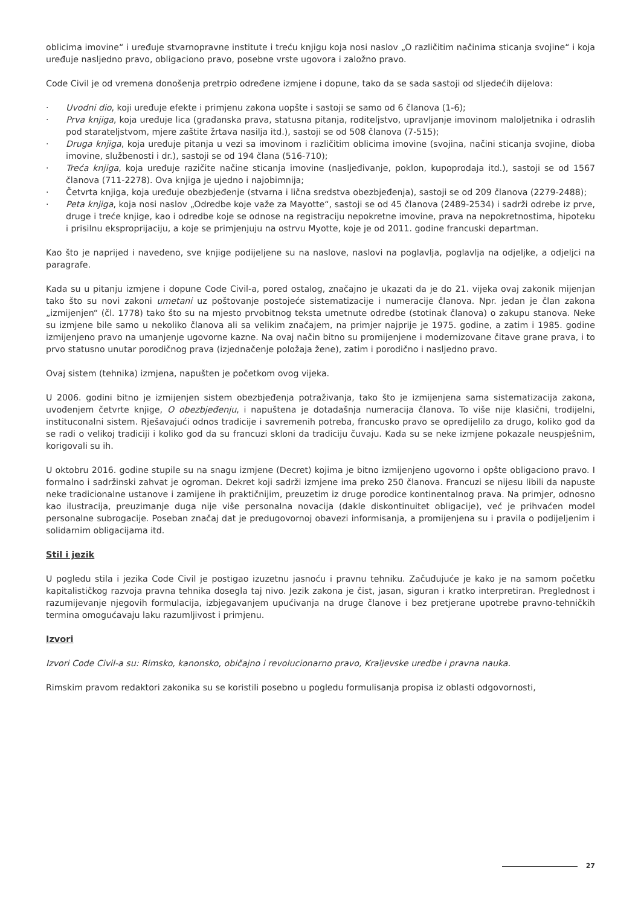oblicima imovine“ i uređuje stvarnopravne institute i treću knjigu koja nosi naslov „O različitim načinima sticanja svojine“ i koja uređuje nasljedno pravo, obligaciono pravo, posebne vrste ugovora i založno pravo.
Code Civil je od vremena donošenja pretrpio određene izmjene i dopune, tako da se sada sastoji od sljedećih dijelova:
· Uvodni dio, koji uređuje efekte i primjenu zakona uopšte i sastoji se samo od 6 članova (1-6);
· Prva knjiga, koja uređuje lica (građanska prava, statusna pitanja, roditeljstvo, upravljanje imovinom maloljetnika i odraslih pod starateljstvom, mjere zaštite žrtava nasilja itd.), sastoji se od 508 članova (7-515);
· Druga knjiga, koja uređuje pitanja u vezi sa imovinom i različitim oblicima imovine (svojina, načini sticanja svojine, dioba imovine, službenosti i dr.), sastoji se od 194 člana (516-710);
· Treća knjiga, koja uređuje razičite načine sticanja imovine (nasljeđivanje, poklon, kupoprodaja itd.), sastoji se od 1567 članova (711-2278). Ova knjiga je ujedno i najobimnija;
· Četvrta knjiga, koja uređuje obezbjeđenje (stvarna i lična sredstva obezbjeđenja), sastoji se od 209 članova (2279-2488);
· Peta knjiga, koja nosi naslov „Odredbe koje važe za Mayotte“, sastoji se od 45 članova (2489-2534) i sadrži odrebe iz prve, druge i treće knjige, kao i odredbe koje se odnose na registraciju nepokretne imovine, prava na nepokretnostima, hipoteku i prisilnu eksproprijaciju, a koje se primjenjuju na ostrvu Myotte, koje je od 2011. godine francuski departman.
Kao što je naprijed i navedeno, sve knjige podijeljene su na naslove, naslovi na poglavlja, poglavlja na odjeljke, a odjeljci na paragrafe.
Kada su u pitanju izmjene i dopune Code Civil-a, pored ostalog, značajno je ukazati da je do 21. vijeka ovaj zakonik mijenjan tako što su novi zakoni umetani uz poštovanje postojeće sistematizacije i numeracije članova. Npr. jedan je član zakona „izmijenjen“ (čl. 1778) tako što su na mjesto prvobitnog teksta umetnute odredbe (stotinak članova) o zakupu stanova. Neke su izmjene bile samo u nekoliko članova ali sa velikim značajem, na primjer najprije je 1975. godine, a zatim i 1985. godine izmijenjeno pravo na umanjenje ugovorne kazne. Na ovaj način bitno su promijenjene i modernizovane čitave grane prava, i to prvo statusno unutar porodičnog prava (izjednačenje položaja žene), zatim i porodično i nasljedno pravo.
Ovaj sistem (tehnika) izmjena, napušten je početkom ovog vijeka.
U 2006. godini bitno je izmijenjen sistem obezbjeđenja potraživanja, tako što je izmijenjena sama sistematizacija zakona, uvođenjem četvrte knjige, O obezbjeđenju, i napuštena je dotadašnja numeracija članova. To više nije klasični, trodijelni, instituconalni sistem. Rješavajući odnos tradicije i savremenih potreba, francusko pravo se opredijelilo za drugo, koliko god da se radi o velikoj tradiciji i koliko god da su francuzi skloni da tradiciju čuvaju. Kada su se neke izmjene pokazale neuspješnim, korigovali su ih.
U oktobru 2016. godine stupile su na snagu izmjene (Decret) kojima je bitno izmijenjeno ugovorno i opšte obligaciono pravo. I formalno i sadržinski zahvat je ogroman. Dekret koji sadrži izmjene ima preko 250 članova. Francuzi se nijesu libili da napuste neke tradicionalne ustanove i zamijene ih praktičnijim, preuzetim iz druge porodice kontinentalnog prava. Na primjer, odnosno kao ilustracija, preuzimanje duga nije više personalna novacija (dakle diskontinuitet obligacije), već je prihvaćen model personalne subrogacije. Poseban značaj dat je predugovornoj obavezi informisanja, a promijenjena su i pravila o podijeljenim i solidarnim obligacijama itd.
Stil i jezik
U pogledu stila i jezika Code Civil je postigao izuzetnu jasnoću i pravnu tehniku. Začuđujuće je kako je na samom početku kapitalističkog razvoja pravna tehnika dosegla taj nivo. Jezik zakona je čist, jasan, siguran i kratko interpretiran. Preglednost i razumijevanje njegovih formulacija, izbjegavanjem upućivanja na druge članove i bez pretjerane upotrebe pravno-tehničkih termina omogućavaju laku razumljivost i primjenu.
Izvori
Izvori Code Civil-a su: Rimsko, kanonsko, običajno i revolucionarno pravo, Kraljevske uredbe i pravna nauka.
Rimskim pravom redaktori zakonika su se koristili posebno u pogledu formulisanja propisa iz oblasti odgovornosti,
27